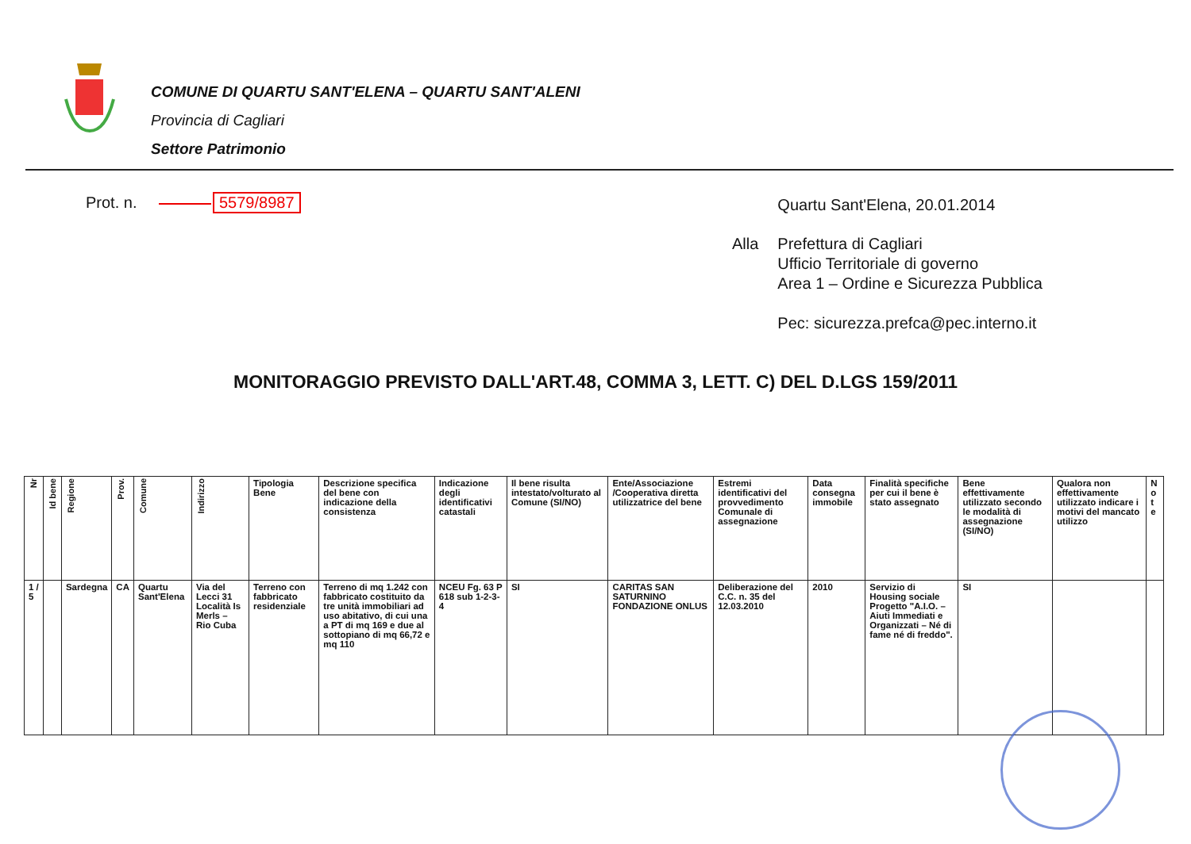COMUNE DI QUARTU SANT'ELENA – QUARTU SANT'ALENI
Provincia di Cagliari
Settore Patrimonio
Prot. n. 5579/8987
| | Quartu Sant'Elena, 20.01.2014 |
| Alla | Prefettura di Cagliari Ufficio Territoriale di governo Area 1 – Ordine e Sicurezza Pubblica Pec: sicurezza.prefca@pec.interno.it |
MONITORAGGIO PREVISTO DALL'ART.48, COMMA 3, LETT. C) DEL D.LGS 159/2011
| Nr | Id bene | Regione | Prov. | Comune | Indirizzo | Tipologia Bene | Descrizione specifica del bene con indicazione della consistenza | Indicazione degli identificativi catastali | Il bene risulta intestato/volturato al Comune (SI/NO) | Ente/Associazione /Cooperativa diretta utilizzatrice del bene | Estremi identificativi del provvedimento Comunale di assegnazione | Data consegna immobile | Finalità specifiche per cui il bene è stato assegnato | Bene effettivamente utilizzato secondo le modalità di assegnazione (SI/NO) | Qualora non effettivamente utilizzato indicare i motivi del mancato utilizzo | N o t e |
| --- | --- | --- | --- | --- | --- | --- | --- | --- | --- | --- | --- | --- | --- | --- | --- | --- |
| 1 / 5 | | Sardegna | CA | Quartu Sant'Elena | Via del Lecci 31 Località Is Merls – Rio Cuba | Terreno con fabbricato residenziale | Terreno di mq 1.242 con fabbricato costituito da tre unità immobiliari ad uso abitativo, di cui una a PT di mq 169 e due al sottopiano di mq 66,72 e mq 110 | NCEU Fg. 63 P 618 sub 1-2-3-4 | SI | CARITAS SAN SATURNINO FONDAZIONE ONLUS | Deliberazione del C.C. n. 35 del 12.03.2010 | 2010 | Servizio di Housing sociale Progetto "A.I.O. – Aiuti Immediati e Organizzati – Né di fame né di freddo". | SI | | |